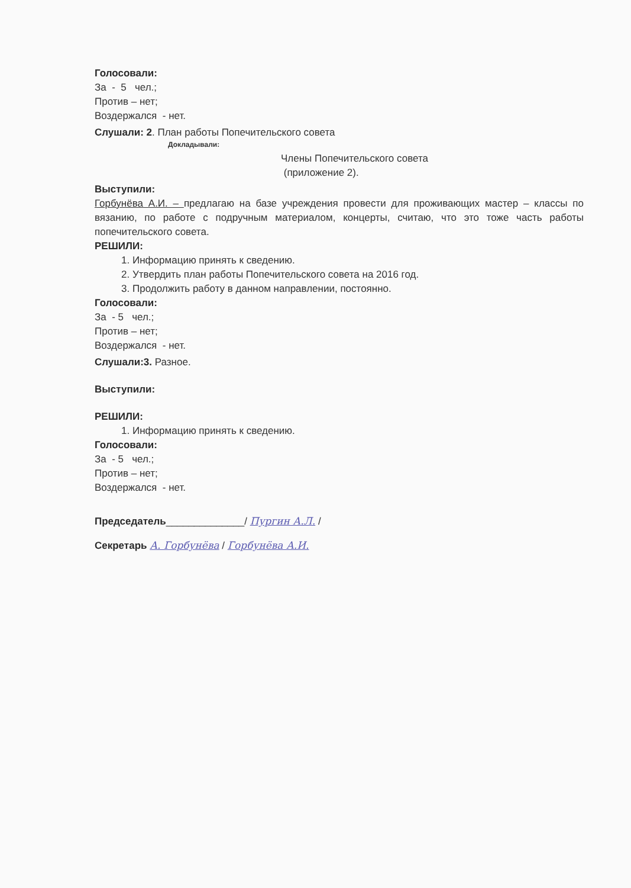Голосовали:
За - 5 чел.;
Против – нет;
Воздержался - нет.
Слушали: 2. План работы Попечительского совета
Докладывали:
Члены Попечительского совета
(приложение 2).
Выступили:
Горбунёва А.И. – предлагаю на базе учреждения провести для проживающих мастер – классы по вязанию, по работе с подручным материалом, концерты, считаю, что это тоже часть работы попечительского совета.
РЕШИЛИ:
1. Информацию принять к сведению.
2. Утвердить план работы Попечительского совета на 2016 год.
3. Продолжить работу в данном направлении, постоянно.
Голосовали:
За - 5 чел.;
Против – нет;
Воздержался - нет.
Слушали:3. Разное.
Выступили:
РЕШИЛИ:
1. Информацию принять к сведению.
Голосовали:
За - 5 чел.;
Против – нет;
Воздержался - нет.
Председатель______________/ Пургин А.Л. /
Секретарь А. Горбунёва / Горбунёва А.И.